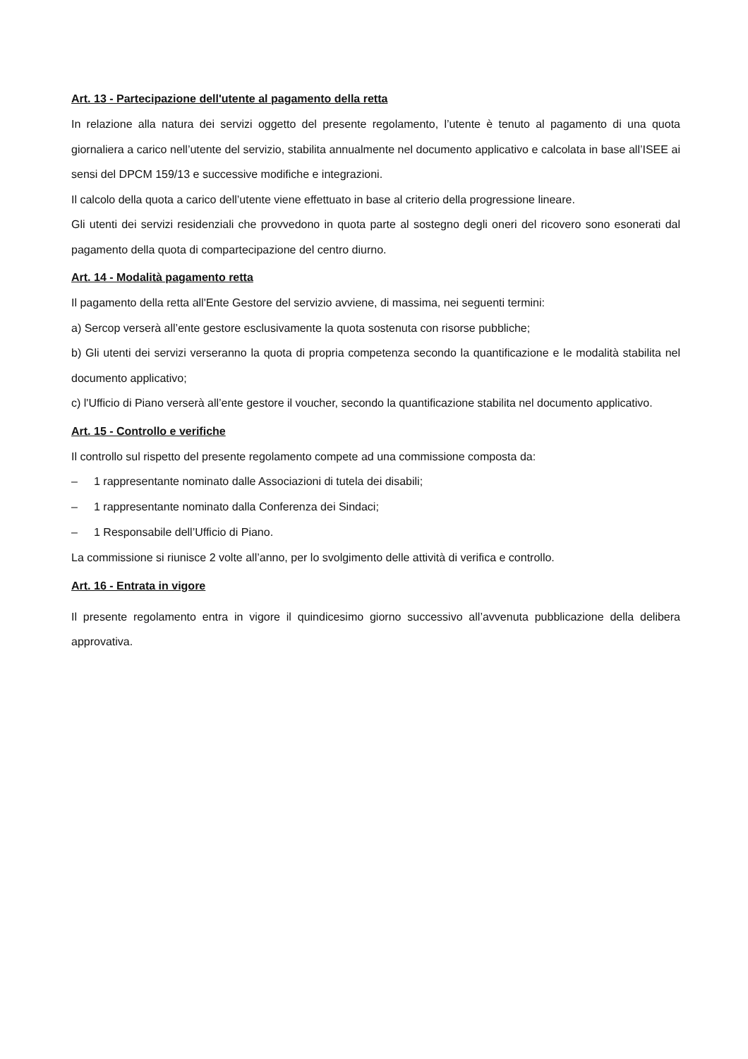Art. 13 - Partecipazione dell'utente al pagamento della retta
In relazione alla natura dei servizi oggetto del presente regolamento, l’utente è tenuto al pagamento di una quota giornaliera a carico nell’utente del servizio, stabilita annualmente nel documento applicativo e calcolata in base all’ISEE ai sensi del DPCM 159/13 e successive modifiche e integrazioni.
Il calcolo della quota a carico dell’utente viene effettuato in base al criterio della progressione lineare.
Gli utenti dei servizi residenziali che provvedono in quota parte al sostegno degli oneri del ricovero sono esonerati dal pagamento della quota di compartecipazione del centro diurno.
Art. 14 - Modalità pagamento retta
Il pagamento della retta all'Ente Gestore del servizio avviene, di massima, nei seguenti termini:
a) Sercop verserà all’ente gestore esclusivamente la quota sostenuta con risorse pubbliche;
b) Gli utenti dei servizi verseranno la quota di propria competenza secondo la quantificazione e le modalità stabilita nel documento applicativo;
c) l'Ufficio di Piano verserà all’ente gestore il voucher, secondo la quantificazione stabilita nel documento applicativo.
Art. 15 - Controllo e verifiche
Il controllo sul rispetto del presente regolamento compete ad una commissione composta da:
– 1 rappresentante nominato dalle Associazioni di tutela dei disabili;
– 1 rappresentante nominato dalla Conferenza dei Sindaci;
– 1 Responsabile dell’Ufficio di Piano.
La commissione si riunisce 2 volte all’anno, per lo svolgimento delle attività di verifica e controllo.
Art. 16 - Entrata in vigore
Il presente regolamento entra in vigore il quindicesimo giorno successivo all’avvenuta pubblicazione della delibera approvativa.